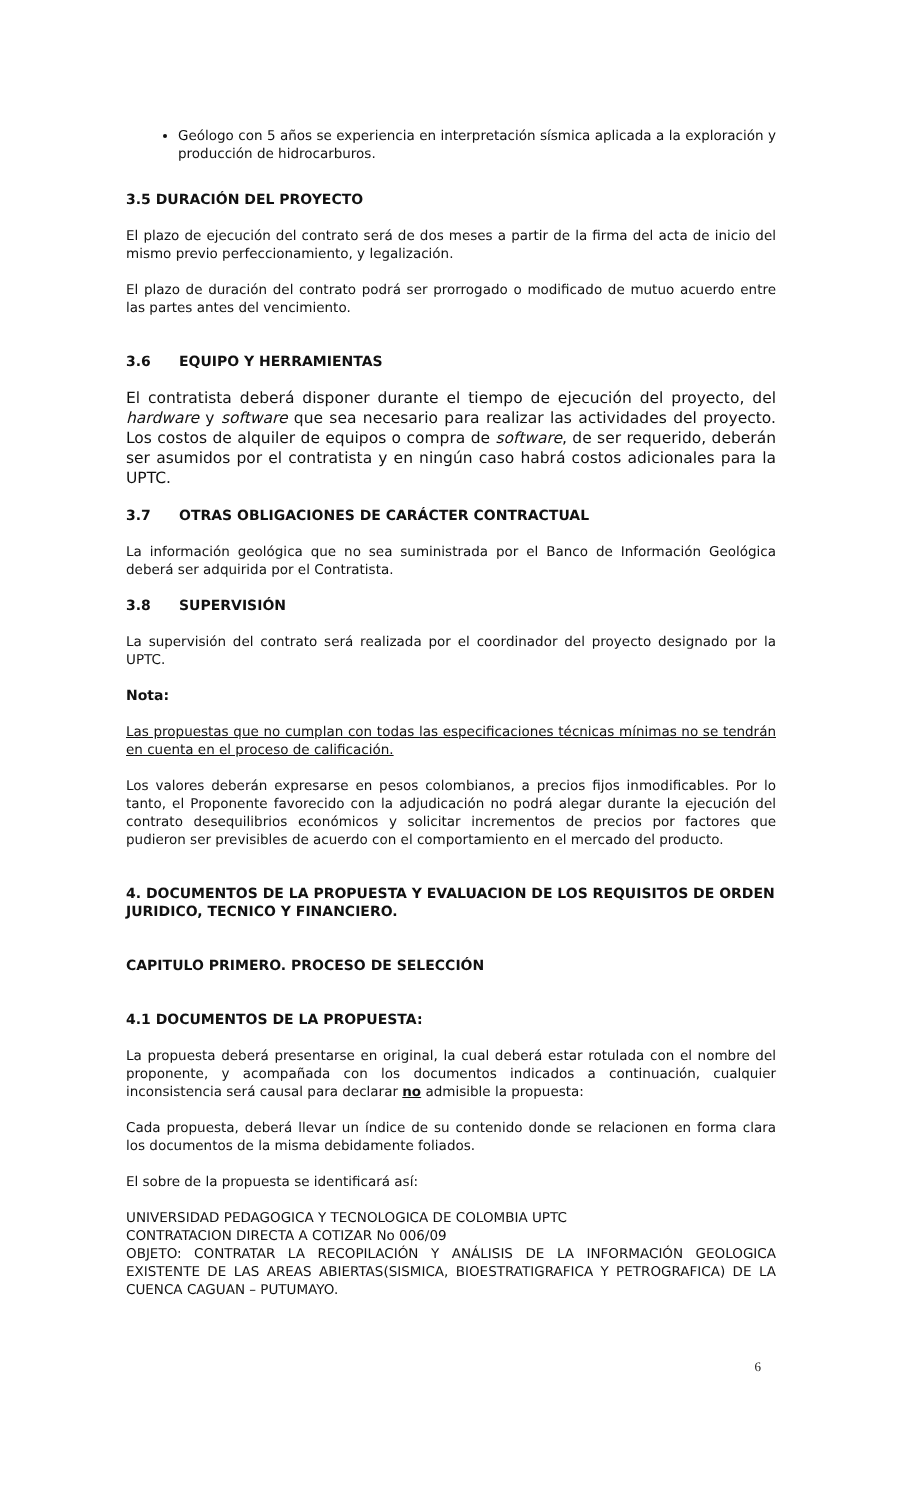Geólogo con 5 años se experiencia en interpretación sísmica aplicada a la exploración y producción de hidrocarburos.
3.5 DURACIÓN DEL PROYECTO
El plazo de ejecución del contrato será de dos meses a partir de la firma del acta de inicio del mismo previo perfeccionamiento, y legalización.
El plazo de duración del contrato podrá ser prorrogado o modificado de mutuo acuerdo entre las partes antes del vencimiento.
3.6 EQUIPO Y HERRAMIENTAS
El contratista deberá disponer durante el tiempo de ejecución del proyecto, del hardware y software que sea necesario para realizar las actividades del proyecto. Los costos de alquiler de equipos o compra de software, de ser requerido, deberán ser asumidos por el contratista y en ningún caso habrá costos adicionales para la UPTC.
3.7 OTRAS OBLIGACIONES DE CARÁCTER CONTRACTUAL
La información geológica que no sea suministrada por el Banco de Información Geológica deberá ser adquirida por el Contratista.
3.8 SUPERVISIÓN
La supervisión del contrato será realizada por el coordinador del proyecto designado por la UPTC.
Nota:
Las propuestas que no cumplan con todas las especificaciones técnicas mínimas no se tendrán en cuenta en el proceso de calificación.
Los valores deberán expresarse en pesos colombianos, a precios fijos inmodificables. Por lo tanto, el Proponente favorecido con la adjudicación no podrá alegar durante la ejecución del contrato desequilibrios económicos y solicitar incrementos de precios por factores que pudieron ser previsibles de acuerdo con el comportamiento en el mercado del producto.
4. DOCUMENTOS DE LA PROPUESTA Y EVALUACION DE LOS REQUISITOS DE ORDEN JURIDICO, TECNICO Y FINANCIERO.
CAPITULO PRIMERO. PROCESO DE SELECCIÓN
4.1 DOCUMENTOS DE LA PROPUESTA:
La propuesta deberá presentarse en original, la cual deberá estar rotulada con el nombre del proponente, y acompañada con los documentos indicados a continuación, cualquier inconsistencia será causal para declarar no admisible la propuesta:
Cada propuesta, deberá llevar un índice de su contenido donde se relacionen en forma clara los documentos de la misma debidamente foliados.
El sobre de la propuesta se identificará así:
UNIVERSIDAD PEDAGOGICA Y TECNOLOGICA DE COLOMBIA UPTC
CONTRATACION DIRECTA A COTIZAR No 006/09
OBJETO: CONTRATAR LA RECOPILACIÓN Y ANÁLISIS DE LA INFORMACIÓN GEOLOGICA EXISTENTE DE LAS AREAS ABIERTAS(SISMICA, BIOESTRATIGRAFICA Y PETROGRAFICA) DE LA CUENCA CAGUAN – PUTUMAYO.
6